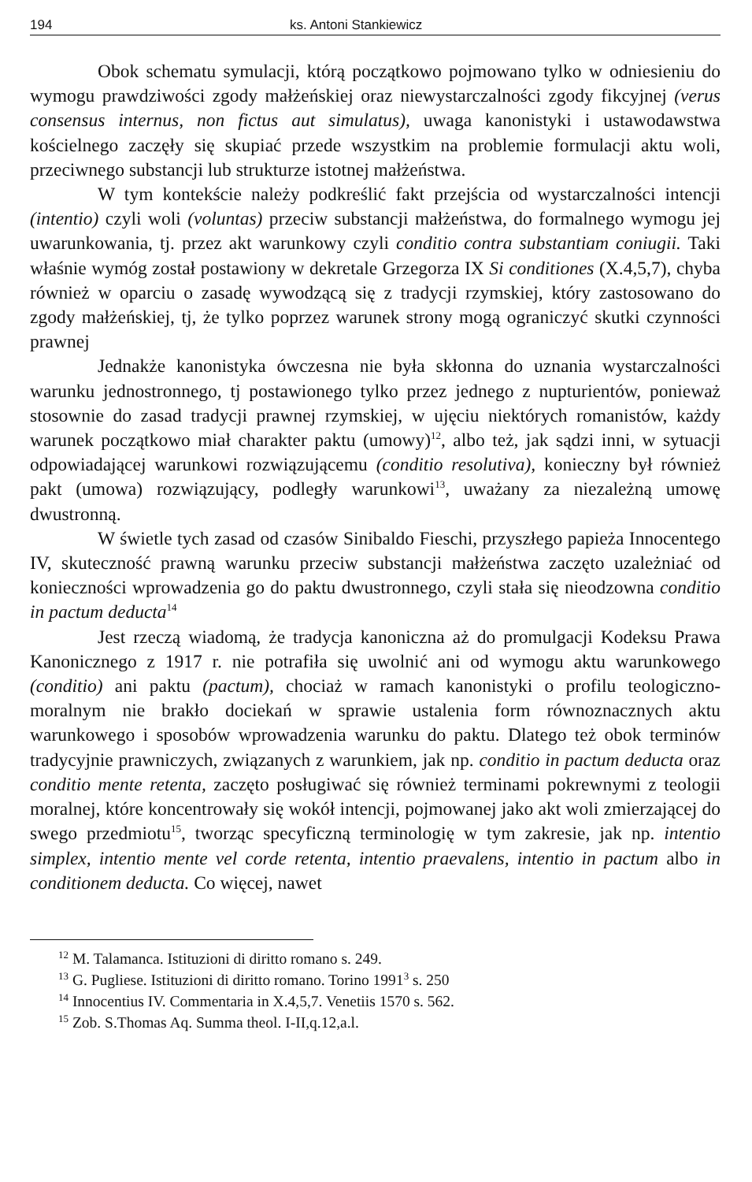194 ks. Antoni Stankiewicz
Obok schematu symulacji, którą początkowo pojmowano tylko w odniesieniu do wymogu prawdziwości zgody małżeńskiej oraz niewystarczalności zgody fikcyjnej (verus consensus internus, non fictus aut simulatus), uwaga kanonistyki i ustawodawstwa kościelnego zaczęły się skupiać przede wszystkim na problemie formulacji aktu woli, przeciwnego substancji lub strukturze istotnej małżeństwa.
W tym kontekście należy podkreślić fakt przejścia od wystarczalności intencji (intentio) czyli woli (voluntas) przeciw substancji małżeństwa, do formalnego wymogu jej uwarunkowania, tj. przez akt warunkowy czyli conditio contra substantiam coniugii. Taki właśnie wymóg został postawiony w dekretale Grzegorza IX Si conditiones (X.4,5,7), chyba również w oparciu o zasadę wywodzącą się z tradycji rzymskiej, który zastosowano do zgody małżeńskiej, tj, że tylko poprzez warunek strony mogą ograniczyć skutki czynności prawnej
Jednakże kanonistyka ówczesna nie była skłonna do uznania wystarczalności warunku jednostronnego, tj postawionego tylko przez jednego z nupturientów, ponieważ stosownie do zasad tradycji prawnej rzymskiej, w ujęciu niektórych romanistów, każdy warunek początkowo miał charakter paktu (umowy)<sup>12</sup>, albo też, jak sądzi inni, w sytuacji odpowiadającej warunkowi rozwiązującemu (conditio resolutiva), konieczny był również pakt (umowa) rozwiązujący, podległy warunkowi<sup>13</sup>, uważany za niezależną umowę dwustronną.
W świetle tych zasad od czasów Sinibaldo Fieschi, przyszłego papieża Innocentego IV, skuteczność prawną warunku przeciw substancji małżeństwa zaczęto uzależniać od konieczności wprowadzenia go do paktu dwustronnego, czyli stała się nieodzowna conditio in pactum deducta<sup>14</sup>
Jest rzeczą wiadomą, że tradycja kanoniczna aż do promulgacji Kodeksu Prawa Kanonicznego z 1917 r. nie potrafiła się uwolnić ani od wymogu aktu warunkowego (conditio) ani paktu (pactum), chociaż w ramach kanonistyki o profilu teologiczno-moralnym nie brakło dociekań w sprawie ustalenia form równoznacznych aktu warunkowego i sposobów wprowadzenia warunku do paktu. Dlatego też obok terminów tradycyjnie prawniczych, związanych z warunkiem, jak np. conditio in pactum deducta oraz conditio mente retenta, zaczęto posługiwać się również terminami pokrewnymi z teologii moralnej, które koncentrowały się wokół intencji, pojmowanej jako akt woli zmierzającej do swego przedmiotu<sup>15</sup>, tworząc specyficzną terminologię w tym zakresie, jak np. intentio simplex, intentio mente vel corde retenta, intentio praevalens, intentio in pactum albo in conditionem deducta. Co więcej, nawet
<sup>12</sup> M. Talamanca. Istituzioni di diritto romano s. 249.
<sup>13</sup> G. Pugliese. Istituzioni di diritto romano. Torino 1991<sup>3</sup> s. 250
<sup>14</sup> Innocentius IV. Commentaria in X.4,5,7. Venetiis 1570 s. 562.
<sup>15</sup> Zob. S.Thomas Aq. Summa theol. I-II,q.12,a.l.